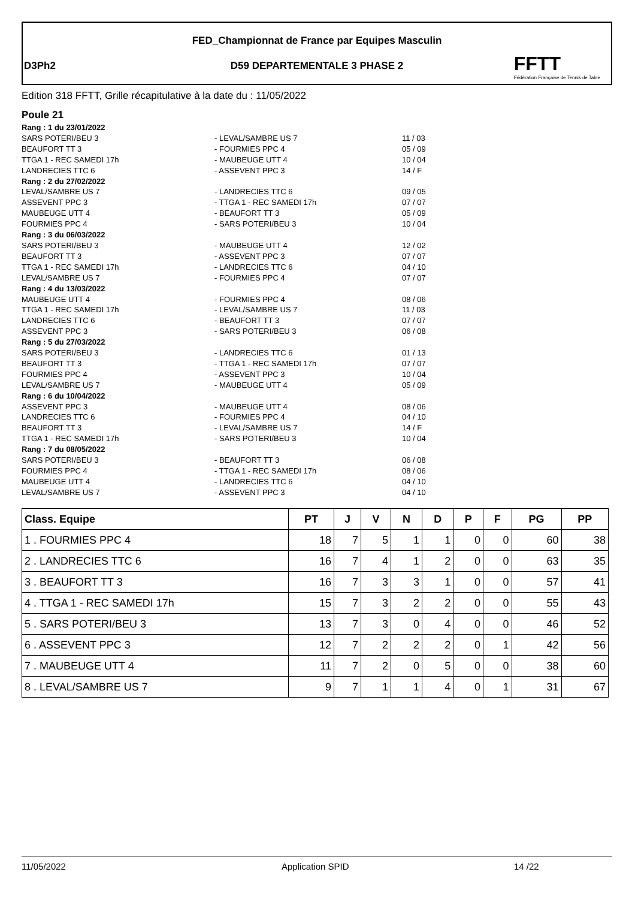FED_Championnat de France par Equipes Masculin
D3Ph2
D59 DEPARTEMENTALE 3 PHASE 2
FFTT
Fédération Française de Tennis de Table
Edition 318 FFTT, Grille récapitulative à la date du : 11/05/2022
Poule 21
Rang : 1 du 23/01/2022
SARS POTERI/BEU 3 - LEVAL/SAMBRE US 7 11 / 03
BEAUFORT TT 3 - FOURMIES PPC 4 05 / 09
TTGA 1 - REC SAMEDI 17h - MAUBEUGE UTT 4 10 / 04
LANDRECIES TTC 6 - ASSEVENT PPC 3 14 / F
Rang : 2 du 27/02/2022
LEVAL/SAMBRE US 7 - LANDRECIES TTC 6 09 / 05
ASSEVENT PPC 3 - TTGA 1 - REC SAMEDI 17h 07 / 07
MAUBEUGE UTT 4 - BEAUFORT TT 3 05 / 09
FOURMIES PPC 4 - SARS POTERI/BEU 3 10 / 04
Rang : 3 du 06/03/2022
SARS POTERI/BEU 3 - MAUBEUGE UTT 4 12 / 02
BEAUFORT TT 3 - ASSEVENT PPC 3 07 / 07
TTGA 1 - REC SAMEDI 17h - LANDRECIES TTC 6 04 / 10
LEVAL/SAMBRE US 7 - FOURMIES PPC 4 07 / 07
Rang : 4 du 13/03/2022
MAUBEUGE UTT 4 - FOURMIES PPC 4 08 / 06
TTGA 1 - REC SAMEDI 17h - LEVAL/SAMBRE US 7 11 / 03
LANDRECIES TTC 6 - BEAUFORT TT 3 07 / 07
ASSEVENT PPC 3 - SARS POTERI/BEU 3 06 / 08
Rang : 5 du 27/03/2022
SARS POTERI/BEU 3 - LANDRECIES TTC 6 01 / 13
BEAUFORT TT 3 - TTGA 1 - REC SAMEDI 17h 07 / 07
FOURMIES PPC 4 - ASSEVENT PPC 3 10 / 04
LEVAL/SAMBRE US 7 - MAUBEUGE UTT 4 05 / 09
Rang : 6 du 10/04/2022
ASSEVENT PPC 3 - MAUBEUGE UTT 4 08 / 06
LANDRECIES TTC 6 - FOURMIES PPC 4 04 / 10
BEAUFORT TT 3 - LEVAL/SAMBRE US 7 14 / F
TTGA 1 - REC SAMEDI 17h - SARS POTERI/BEU 3 10 / 04
Rang : 7 du 08/05/2022
SARS POTERI/BEU 3 - BEAUFORT TT 3 06 / 08
FOURMIES PPC 4 - TTGA 1 - REC SAMEDI 17h 08 / 06
MAUBEUGE UTT 4 - LANDRECIES TTC 6 04 / 10
LEVAL/SAMBRE US 7 - ASSEVENT PPC 3 04 / 10
| Class. Equipe | PT | J | V | N | D | P | F | PG | PP |
| --- | --- | --- | --- | --- | --- | --- | --- | --- | --- |
| 1 . FOURMIES PPC 4 | 18 | 7 | 5 | 1 | 1 | 0 | 0 | 60 | 38 |
| 2 . LANDRECIES TTC 6 | 16 | 7 | 4 | 1 | 2 | 0 | 0 | 63 | 35 |
| 3 . BEAUFORT TT 3 | 16 | 7 | 3 | 3 | 1 | 0 | 0 | 57 | 41 |
| 4 . TTGA 1 - REC SAMEDI 17h | 15 | 7 | 3 | 2 | 2 | 0 | 0 | 55 | 43 |
| 5 . SARS POTERI/BEU 3 | 13 | 7 | 3 | 0 | 4 | 0 | 0 | 46 | 52 |
| 6 . ASSEVENT PPC 3 | 12 | 7 | 2 | 2 | 2 | 0 | 1 | 42 | 56 |
| 7 . MAUBEUGE UTT 4 | 11 | 7 | 2 | 0 | 5 | 0 | 0 | 38 | 60 |
| 8 . LEVAL/SAMBRE US 7 | 9 | 7 | 1 | 1 | 4 | 0 | 1 | 31 | 67 |
11/05/2022 Application SPID 14 /22